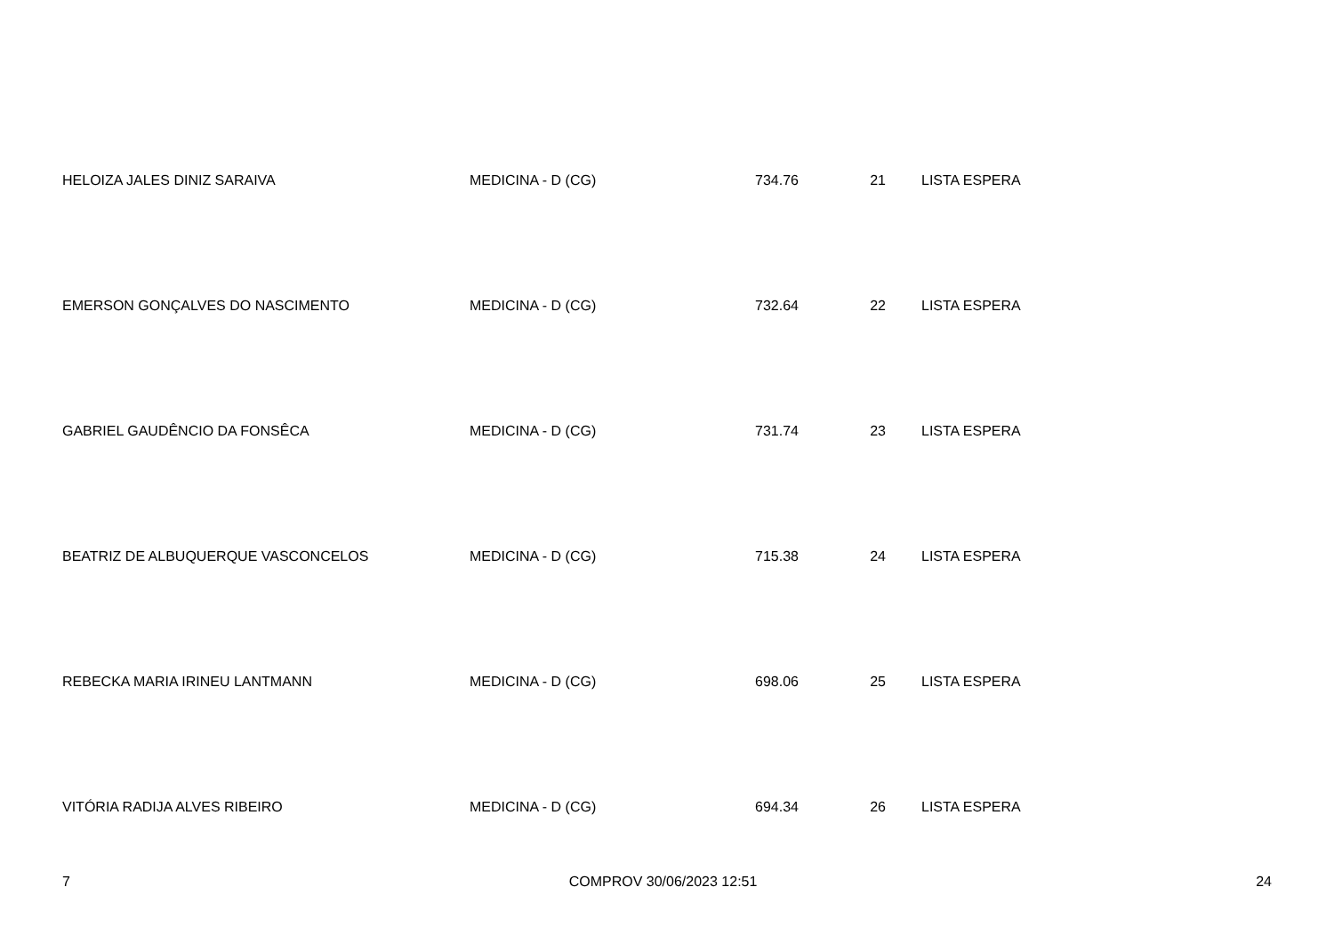| HELOIZA JALES DINIZ SARAIVA | MEDICINA - D (CG) | 734.76 | 21 | LISTA ESPERA |
| EMERSON GONÇALVES DO NASCIMENTO | MEDICINA - D (CG) | 732.64 | 22 | LISTA ESPERA |
| GABRIEL GAUDÊNCIO DA FONSÊCA | MEDICINA - D (CG) | 731.74 | 23 | LISTA ESPERA |
| BEATRIZ DE ALBUQUERQUE VASCONCELOS | MEDICINA - D (CG) | 715.38 | 24 | LISTA ESPERA |
| REBECKA MARIA IRINEU LANTMANN | MEDICINA - D (CG) | 698.06 | 25 | LISTA ESPERA |
| VITÓRIA RADIJA ALVES RIBEIRO | MEDICINA - D (CG) | 694.34 | 26 | LISTA ESPERA |
7 COMPROV 30/06/2023 12:51 24